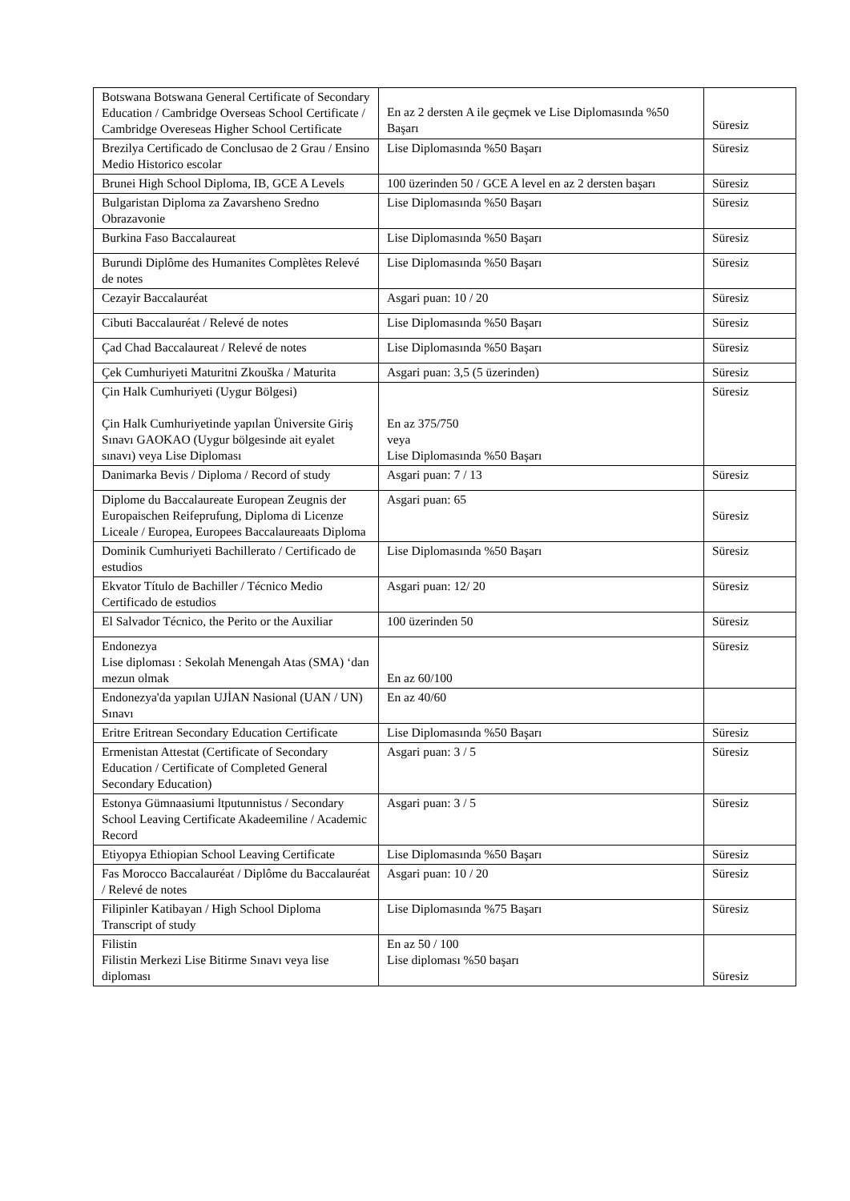| Botswana Botswana General Certificate of Secondary Education / Cambridge Overseas School Certificate / Cambridge Overeseas Higher School Certificate | En az 2 dersten A ile geçmek ve Lise Diplomasında %50 Başarı | Süresiz |
| Brezilya Certificado de Conclusao de 2 Grau / Ensino Medio Historico escolar | Lise Diplomasında %50 Başarı | Süresiz |
| Brunei High School Diploma, IB, GCE A Levels | 100 üzerinden 50 / GCE A level en az 2 dersten başarı | Süresiz |
| Bulgaristan Diploma za Zavarsheno Sredno Obrazavonie | Lise Diplomasında %50 Başarı | Süresiz |
| Burkina Faso Baccalaureat | Lise Diplomasında %50 Başarı | Süresiz |
| Burundi Diplôme des Humanites Complètes Relevé de notes | Lise Diplomasında %50 Başarı | Süresiz |
| Cezayir Baccalauréat | Asgari puan: 10 / 20 | Süresiz |
| Cibuti Baccalauréat / Relevé de notes | Lise Diplomasında %50 Başarı | Süresiz |
| Çad Chad Baccalaureat / Relevé de notes | Lise Diplomasında %50 Başarı | Süresiz |
| Çek Cumhuriyeti Maturitni Zkouška / Maturita | Asgari puan: 3,5 (5 üzerinden) | Süresiz |
| Çin Halk Cumhuriyeti (Uygur Bölgesi) Çin Halk Cumhuriyetinde yapılan Üniversite Giriş Sınavı GAOKAO (Uygur bölgesinde ait eyalet sınavı) veya Lise Diploması | En az 375/750 veya Lise Diplomasında %50 Başarı | Süresiz |
| Danimarka Bevis / Diploma / Record of study | Asgari puan: 7 / 13 | Süresiz |
| Diplome du Baccalaureate European Zeugnis der Europaischen Reifeprufung, Diploma di Licenze Liceale / Europea, Europees Baccalaureaats Diploma | Asgari puan: 65 | Süresiz |
| Dominik Cumhuriyeti Bachillerato / Certificado de estudios | Lise Diplomasında %50 Başarı | Süresiz |
| Ekvator Título de Bachiller / Técnico Medio Certificado de estudios | Asgari puan: 12/ 20 | Süresiz |
| El Salvador Técnico, the Perito or the Auxiliar | 100 üzerinden 50 | Süresiz |
| Endonezya Lise diploması : Sekolah Menengah Atas (SMA) ‘dan mezun olmak | En az 60/100 | Süresiz |
| Endonezya'da yapılan UJİAN Nasional (UAN / UN) Sınavı | En az 40/60 | |
| Eritre Eritrean Secondary Education Certificate | Lise Diplomasında %50 Başarı | Süresiz |
| Ermenistan Attestat (Certificate of Secondary Education / Certificate of Completed General Secondary Education) | Asgari puan: 3 / 5 | Süresiz |
| Estonya Gümnaasiumi ltputunnistus / Secondary School Leaving Certificate Akadeemiline / Academic Record | Asgari puan: 3 / 5 | Süresiz |
| Etiyopya Ethiopian School Leaving Certificate | Lise Diplomasında %50 Başarı | Süresiz |
| Fas Morocco Baccalauréat / Diplôme du Baccalauréat / Relevé de notes | Asgari puan: 10 / 20 | Süresiz |
| Filipinler Katibayan / High School Diploma Transcript of study | Lise Diplomasında %75 Başarı | Süresiz |
| Filistin Filistin Merkezi Lise Bitirme Sınavı veya lise diploması | En az 50 / 100 Lise diploması %50 başarı | Süresiz |